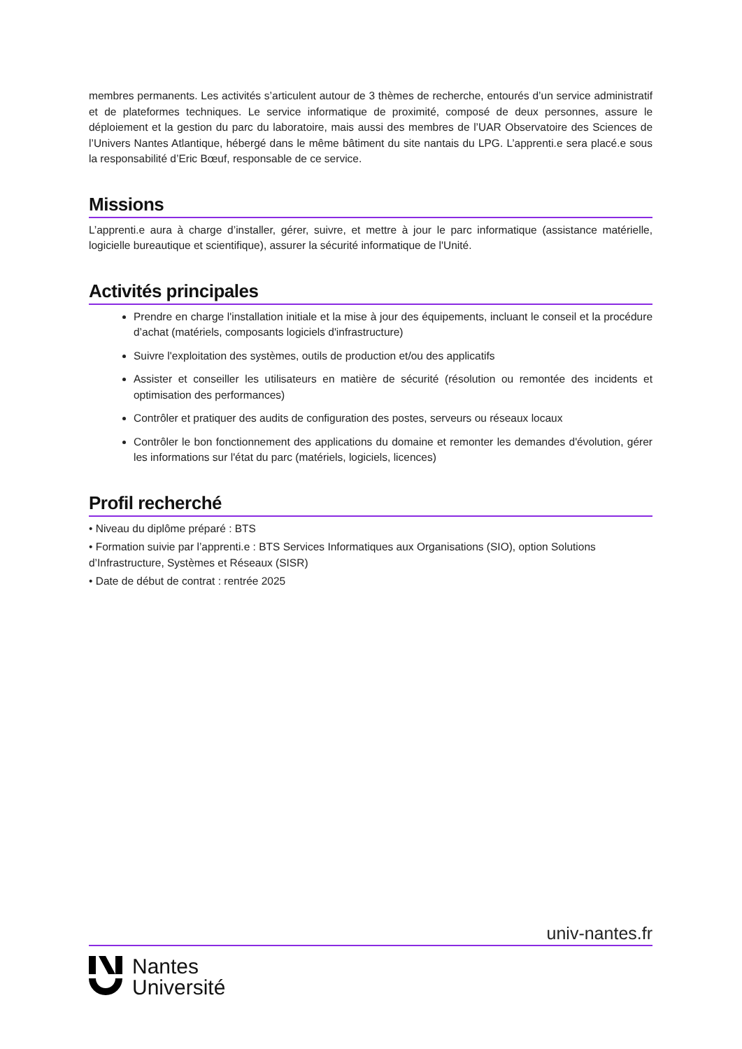membres permanents. Les activités s’articulent autour de 3 thèmes de recherche, entourés d’un service administratif et de plateformes techniques. Le service informatique de proximité, composé de deux personnes, assure le déploiement et la gestion du parc du laboratoire, mais aussi des membres de l’UAR Observatoire des Sciences de l’Univers Nantes Atlantique, hébergé dans le même bâtiment du site nantais du LPG. L’apprenti.e sera placé.e sous la responsabilité d’Eric Bœuf, responsable de ce service.
Missions
L’apprenti.e aura à charge d’installer, gérer, suivre, et mettre à jour le parc informatique (assistance matérielle, logicielle bureautique et scientifique), assurer la sécurité informatique de l'Unité.
Activités principales
Prendre en charge l'installation initiale et la mise à jour des équipements, incluant le conseil et la procédure d’achat (matériels, composants logiciels d'infrastructure)
Suivre l'exploitation des systèmes, outils de production et/ou des applicatifs
Assister et conseiller les utilisateurs en matière de sécurité (résolution ou remontée des incidents et optimisation des performances)
Contrôler et pratiquer des audits de configuration des postes, serveurs ou réseaux locaux
Contrôler le bon fonctionnement des applications du domaine et remonter les demandes d'évolution, gérer les informations sur l'état du parc (matériels, logiciels, licences)
Profil recherché
• Niveau du diplôme préparé : BTS
• Formation suivie par l’apprenti.e : BTS Services Informatiques aux Organisations (SIO), option Solutions d’Infrastructure, Systèmes et Réseaux (SISR)
• Date de début de contrat : rentrée 2025
univ-nantes.fr
Nantes
Université